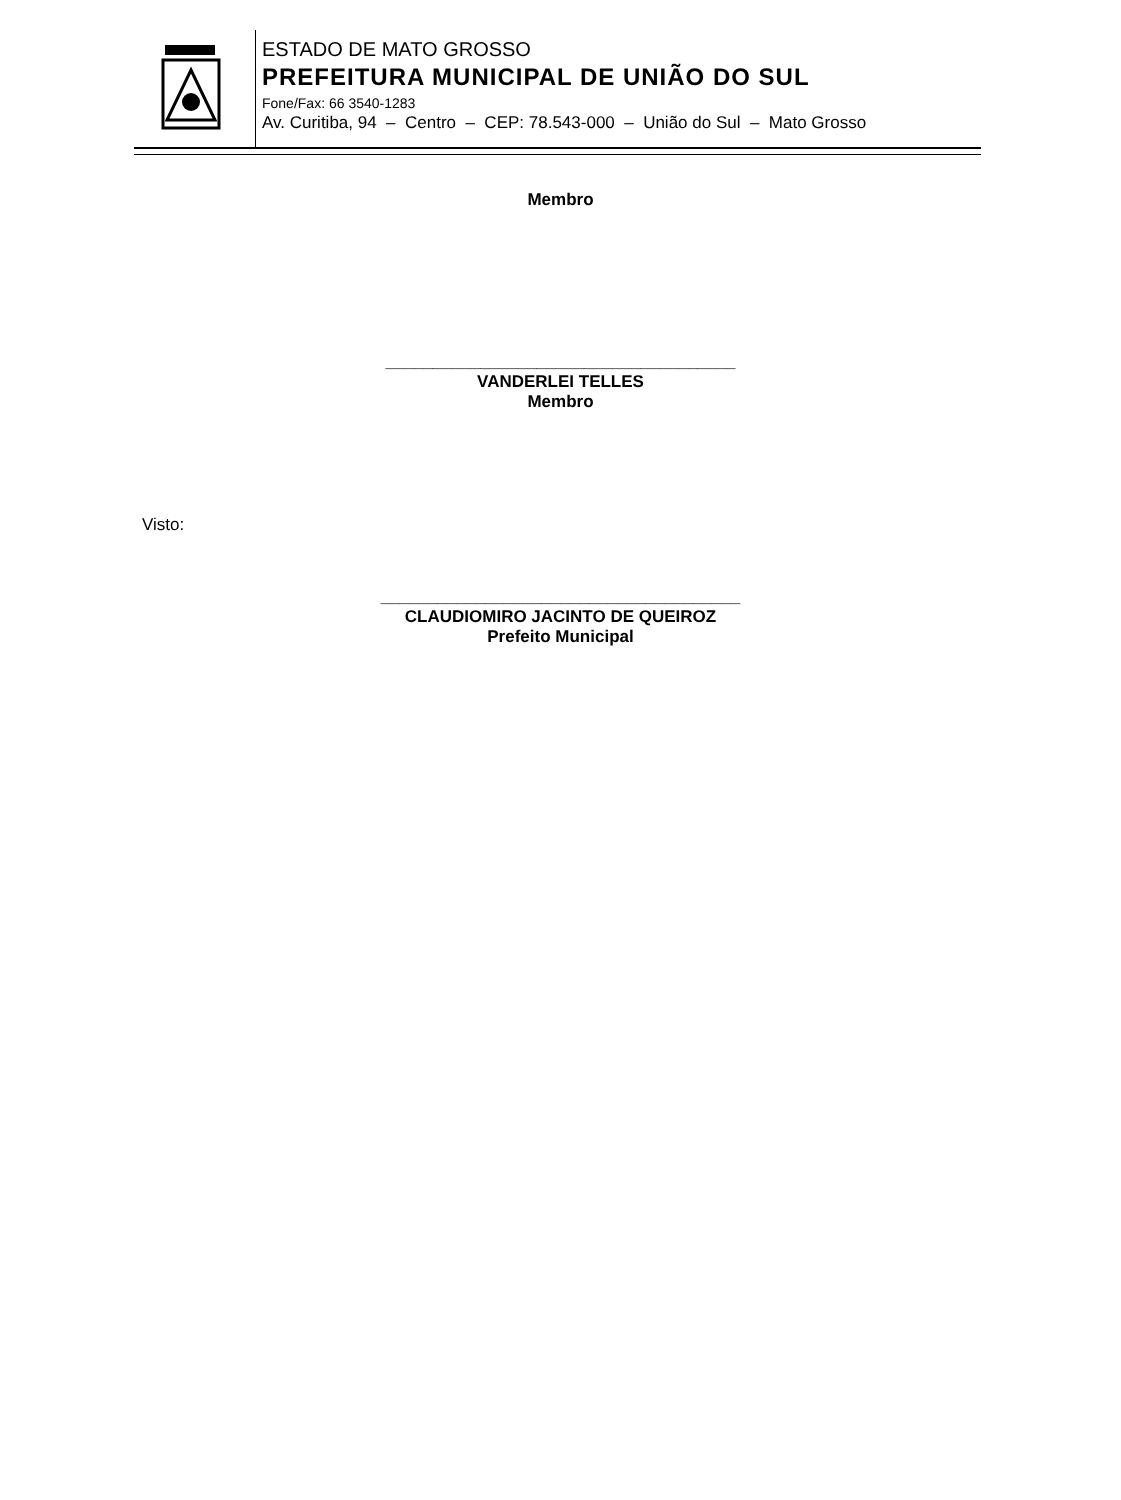ESTADO DE MATO GROSSO
PREFEITURA MUNICIPAL DE UNIÃO DO SUL
Fone/Fax: 66 3540-1283
Av. Curitiba, 94 – Centro – CEP: 78.543-000 – União do Sul – Mato Grosso
Membro
_____________________________________
VANDERLEI TELLES
Membro
Visto:
______________________________________
CLAUDIOMIRO JACINTO DE QUEIROZ
Prefeito Municipal